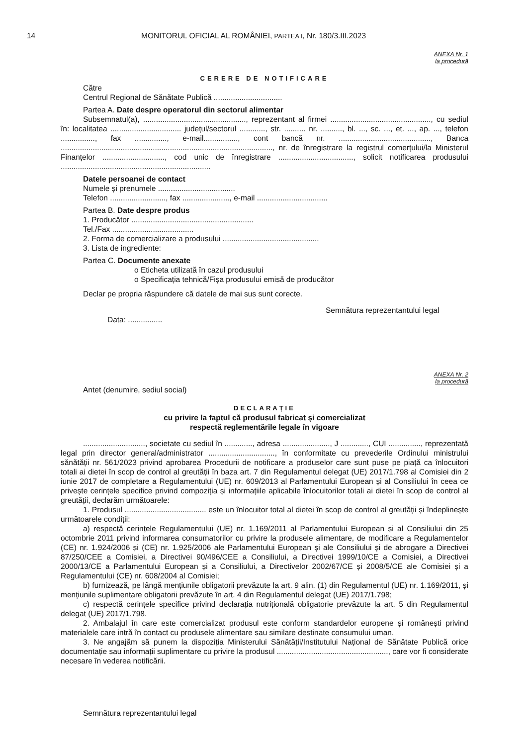14 MONITORUL OFICIAL AL ROMÂNIEI, PARTEA I, Nr. 180/3.III.2023
ANEXA Nr. 1
la procedură
CERERE DE NOTIFICARE
Către
Centrul Regional de Sănătate Publică ................................
Partea A. Date despre operatorul din sectorul alimentar
Subsemnatul(a), ................................................, reprezentant al firmei ..............................................., cu sediul în: localitatea ................................. județul/sectorul ............, str. .......... nr. .........., bl. ..., sc. ..., et. ..., ap. ..., telefon ................, fax ..............., e-mail................, cont bancă nr. ..........................................., Banca ..................................................................................................., nr. de înregistrare la registrul comerțului/la Ministerul Finanțelor ............................., cod unic de înregistrare ..................................., solicit notificarea produsului ......................................................................
Datele persoanei de contact
Numele și prenumele ....................................
Telefon .........................., fax ......................, e-mail .................................
Partea B. Date despre produs
1. Producător .........................................................
Tel./Fax ......................................
2. Forma de comercializare a produsului .............................................
3. Lista de ingrediente:
Partea C. Documente anexate
o Eticheta utilizată în cazul produsului
o Specificația tehnică/Fișa produsului emisă de producător
Declar pe propria răspundere că datele de mai sus sunt corecte.
Semnătura reprezentantului legal
Data: ................
ANEXA Nr. 2
la procedură
Antet (denumire, sediul social)
DECLARAȚIE
cu privire la faptul că produsul fabricat și comercializat
respectă reglementările legale în vigoare
............................., societate cu sediul în ............., adresa ......................, J ............., CUI ..............., reprezentată legal prin director general/administrator ..............................., în conformitate cu prevederile Ordinului ministrului sănătății nr. 561/2023 privind aprobarea Procedurii de notificare a produselor care sunt puse pe piață ca înlocuitori totali ai dietei în scop de control al greutății în baza art. 7 din Regulamentul delegat (UE) 2017/1.798 al Comisiei din 2 iunie 2017 de completare a Regulamentului (UE) nr. 609/2013 al Parlamentului European și al Consiliului în ceea ce privește cerințele specifice privind compoziția și informațiile aplicabile înlocuitorilor totali ai dietei în scop de control al greutății, declarăm următoarele:
1. Produsul ...................................... este un înlocuitor total al dietei în scop de control al greutății și îndeplinește următoarele condiții:
a) respectă cerințele Regulamentului (UE) nr. 1.169/2011 al Parlamentului European și al Consiliului din 25 octombrie 2011 privind informarea consumatorilor cu privire la produsele alimentare, de modificare a Regulamentelor (CE) nr. 1.924/2006 și (CE) nr. 1.925/2006 ale Parlamentului European și ale Consiliului și de abrogare a Directivei 87/250/CEE a Comisiei, a Directivei 90/496/CEE a Consiliului, a Directivei 1999/10/CE a Comisiei, a Directivei 2000/13/CE a Parlamentului European și a Consiliului, a Directivelor 2002/67/CE și 2008/5/CE ale Comisiei și a Regulamentului (CE) nr. 608/2004 al Comisiei;
b) furnizează, pe lângă mențiunile obligatorii prevăzute la art. 9 alin. (1) din Regulamentul (UE) nr. 1.169/2011, și mențiunile suplimentare obligatorii prevăzute în art. 4 din Regulamentul delegat (UE) 2017/1.798;
c) respectă cerințele specifice privind declarația nutrițională obligatorie prevăzute la art. 5 din Regulamentul delegat (UE) 2017/1.798.
2. Ambalajul în care este comercializat produsul este conform standardelor europene și românești privind materialele care intră în contact cu produsele alimentare sau similare destinate consumului uman.
3. Ne angajăm să punem la dispoziția Ministerului Sănătății/Institutului Național de Sănătate Publică orice documentație sau informații suplimentare cu privire la produsul ...................................................., care vor fi considerate necesare în vederea notificării.
Semnătura reprezentantului legal